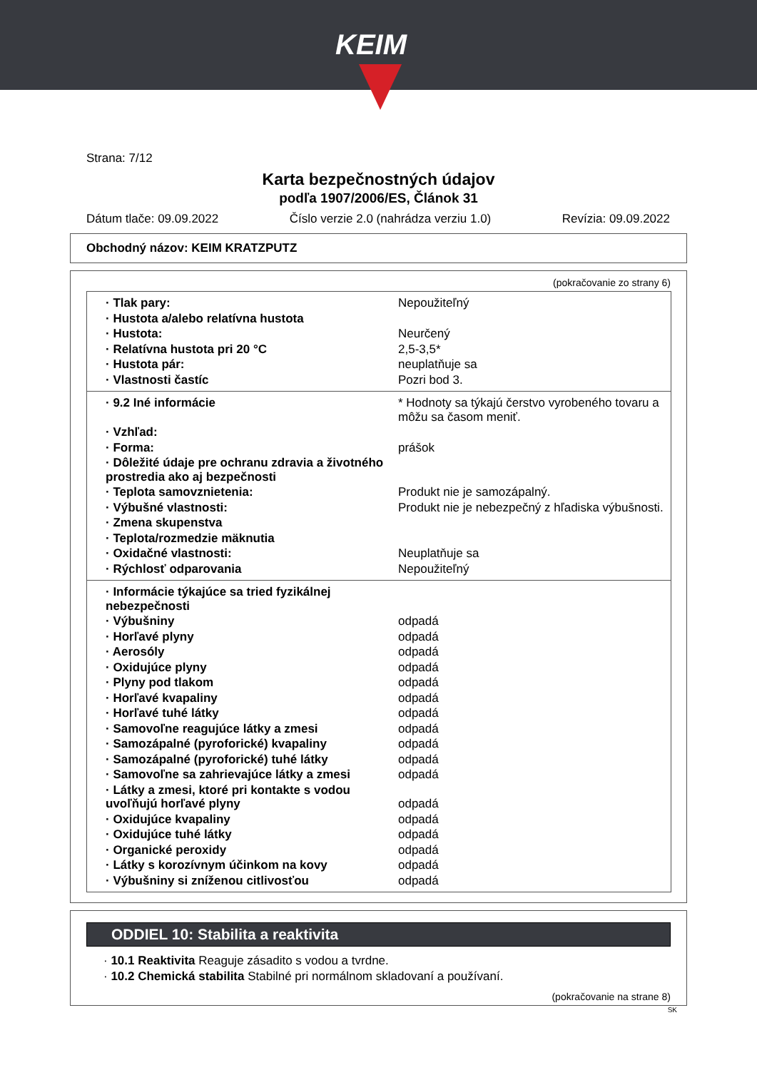KEIM
Strana: 7/12
Karta bezpečnostných údajov
podľa 1907/2006/ES, Článok 31
Dátum tlače: 09.09.2022 Číslo verzie 2.0 (nahrádza verziu 1.0) Revízia: 09.09.2022
Obchodný názov: KEIM KRATZPUTZ
(pokračovanie zo strany 6)
| · Tlak pary: | Nepoužiteľný |
| · Hustota a/alebo relatívna hustota | |
| · Hustota: | Neurčený |
| · Relatívna hustota pri 20 °C | 2,5-3,5* |
| · Hustota pár: | neuplatňuje sa |
| · Vlastnosti častíc | Pozri bod 3. |
| · 9.2 Iné informácie | * Hodnoty sa týkajú čerstvo vyrobeného tovaru a môžu sa časom meniť. |
| · Vzhľad: | |
| · Forma: | prášok |
| · Dôležité údaje pre ochranu zdravia a životného prostredia ako aj bezpečnosti | |
| · Teplota samovznietenia: | Produkt nie je samozápalný. |
| · Výbušné vlastnosti: | Produkt nie je nebezpečný z hľadiska výbušnosti. |
| · Zmena skupenstva | |
| · Teplota/rozmedzie mäknutia | |
| · Oxidačné vlastnosti: | Neuplatňuje sa |
| · Rýchlosť odparovania | Nepoužiteľný |
| · Informácie týkajúce sa tried fyzikálnej nebezpečnosti | |
| · Výbušniny | odpadá |
| · Horľavé plyny | odpadá |
| · Aerosóly | odpadá |
| · Oxidujúce plyny | odpadá |
| · Plyny pod tlakom | odpadá |
| · Horľavé kvapaliny | odpadá |
| · Horľavé tuhé látky | odpadá |
| · Samovoľne reagujúce látky a zmesi | odpadá |
| · Samozápalné (pyroforické) kvapaliny | odpadá |
| · Samozápalné (pyroforické) tuhé látky | odpadá |
| · Samovoľne sa zahrievajúce látky a zmesi | odpadá |
| · Látky a zmesi, ktoré pri kontakte s vodou uvoľňujú horľavé plyny | odpadá |
| · Oxidujúce kvapaliny | odpadá |
| · Oxidujúce tuhé látky | odpadá |
| · Organické peroxidy | odpadá |
| · Látky s korozívnym účinkom na kovy | odpadá |
| · Výbušniny si zníženou citlivosťou | odpadá |
ODDIEL 10: Stabilita a reaktivita
· 10.1 Reaktivita Reaguje zásadito s vodou a tvrdne.
· 10.2 Chemická stabilita Stabilné pri normálnom skladovaní a používaní.
(pokračovanie na strane 8)
SK